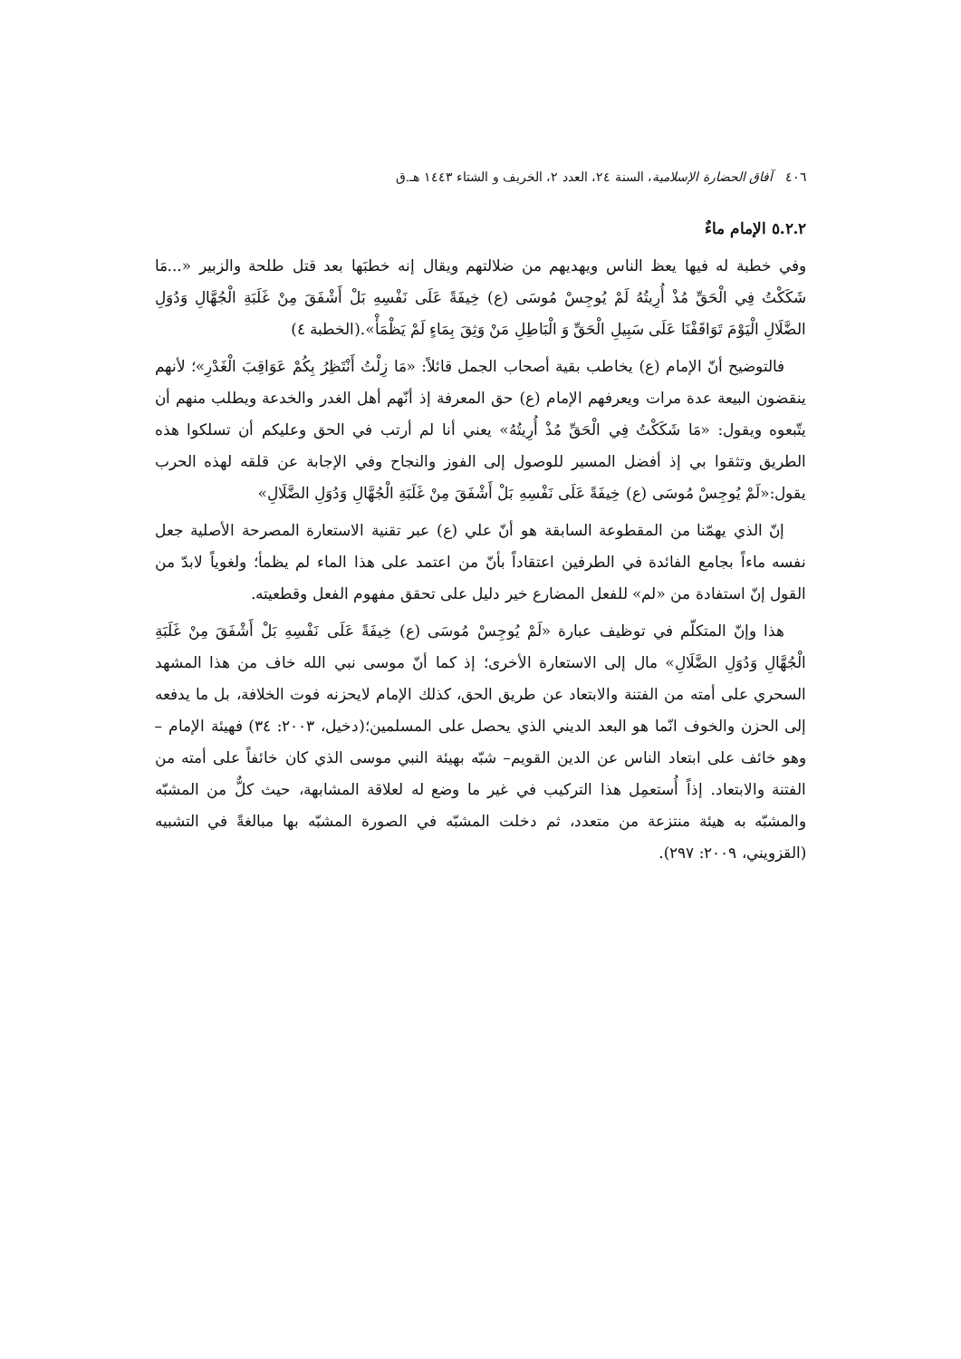٤٠٦ آفاق الحضارة الإسلامية، السنة ٢٤، العدد ٢، الخريف و الشتاء ١٤٤٣ هـ.ق
٥.٢.٢ الإمام ماءٌ
وفي خطبة له فيها يعظ الناس ويهديهم من ضلالتهم ويقال إنه خطبَها بعد قتل طلحة والزبير «...مَا شَكَكْتُ فِي الْحَقِّ مُذْ أُرِيتُهُ لَمْ يُوجِسْ مُوسَى (ع) خِيفَةً عَلَى نَفْسِهِ بَلْ أَشْفَقَ مِنْ غَلَبَةِ الْجُهَّالِ وَدُوَلِ الضَّلَالِ الْيَوْمَ تَوَاقَفْنَا عَلَى سَبِيلِ الْحَقِّ وَ الْبَاطِلِ مَنْ وَثِقَ بِمَاءٍ لَمْ يَظْمَأْ».(الخطبة ٤)
فالتوضيح أنّ الإمام (ع) يخاطب بقية أصحاب الجمل قائلاً: «مَا زِلْتُ أَنْتَظِرُ بِكُمْ عَوَاقِبَ الْغَدْرِ»؛ لأنهم ينقضون البيعة عدة مرات ويعرفهم الإمام (ع) حق المعرفة إذ أنّهم أهل الغدر والخدعة ويطلب منهم أن يتّبعوه ويقول: «مَا شَكَكْتُ فِي الْحَقِّ مُذْ أُرِيتُهُ» يعني أنا لم أرتب في الحق وعليكم أن تسلكوا هذه الطريق وتثقوا بي إذ أفضل المسير للوصول إلى الفوز والنجاح وفي الإجابة عن قلقه لهذه الحرب يقول:«لَمْ يُوجِسْ مُوسَى (ع) خِيفَةً عَلَى نَفْسِهِ بَلْ أَشْفَقَ مِنْ غَلَبَةِ الْجُهَّالِ وَدُوَلِ الضَّلَالِ»
إنّ الذي يهمّنا من المقطوعة السابقة هو أنّ علي (ع) عبر تقنية الاستعارة المصرحة الأصلية جعل نفسه ماءاً بجامع الفائدة في الطرفين اعتقاداً بأنّ من اعتمد على هذا الماء لم يظمأ؛ ولغوياً لابدّ من القول إنّ استفادة من «لم» للفعل المضارع خير دليل على تحقق مفهوم الفعل وقطعيته.
هذا وإنّ المتكلّم في توظيف عبارة «لَمْ يُوجِسْ مُوسَى (ع) خِيفَةً عَلَى نَفْسِهِ بَلْ أَشْفَقَ مِنْ غَلَبَةِ الْجُهَّالِ وَدُوَلِ الضَّلَالِ» مال إلى الاستعارة الأخرى؛ إذ كما أنّ موسى نبي الله خاف من هذا المشهد السحري على أمته من الفتنة والابتعاد عن طريق الحق، كذلك الإمام لايحزنه فوت الخلافة، بل ما يدفعه إلى الحزن والخوف انّما هو البعد الديني الذي يحصل على المسلمين؛(دخيل، ٢٠٠٣: ٣٤) فهيئة الإمام –وهو خائف على ابتعاد الناس عن الدين القويم– شبّه بهيئة النبي موسى الذي كان خائفاً على أمته من الفتنة والابتعاد. إذاً أُستعمِل هذا التركيب في غير ما وضع له لعلاقة المشابهة، حيث كلٌّ من المشبّه والمشبّه به هيئة منتزعة من متعدد، ثم دخلت المشبّه في الصورة المشبّه بها مبالغةً في التشبيه (القزويني، ٢٠٠٩: ٢٩٧).